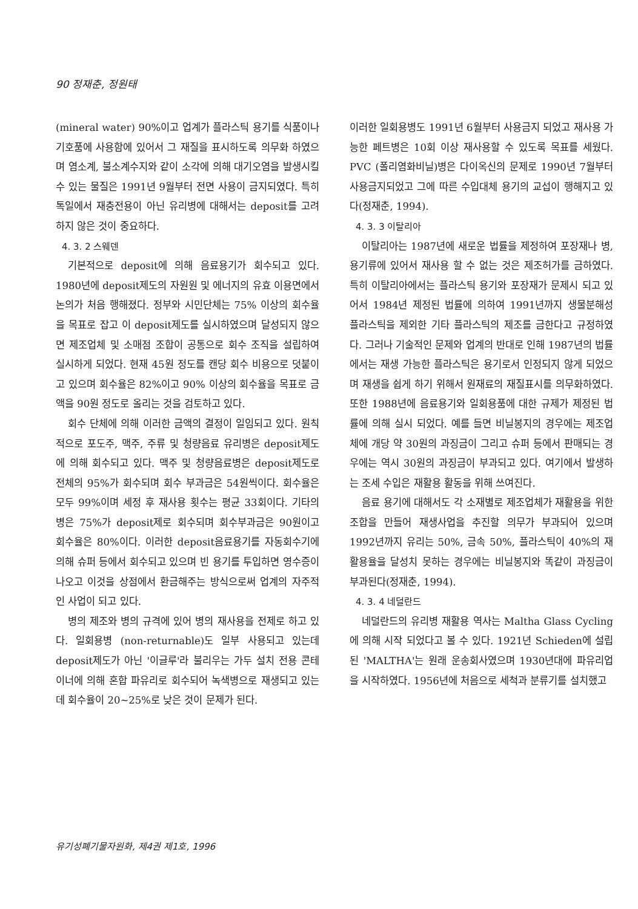90 정재춘, 정원태
(mineral water) 90%이고 업계가 플라스틱 용기를 식품이나 기호품에 사용함에 있어서 그 재질을 표시하도록 의무화 하였으며 염소계, 불소계수지와 같이 소각에 의해 대기오염을 발생시킬수 있는 물질은 1991년 9월부터 전면 사용이 금지되였다. 특히 톡일에서 재충전용이 아닌 유리병에 대해서는 deposit를 고려하지 않은 것이 중요하다.
4. 3. 2 스웨덴
기본적으로 deposit에 의해 음료용기가 회수되고 있다. 1980년에 deposit제도의 자원원 및 에너지의 유효 이용면에서 논의가 처음 행해졌다. 정부와 시민단체는 75% 이상의 회수율을 목표로 잡고 이 deposit제도를 실시하였으며 달성되지 않으면 제조업체 및 소매점 조합이 공통으로 회수 조직을 설립하여 실시하게 되었다. 현재 45원 정도를 캔당 회수 비용으로 덧붙이고 있으며 회수율은 82%이고 90% 이상의 회수율을 목표로 금액을 90원 정도로 올리는 것을 검토하고 있다.
회수 단체에 의해 이러한 금액의 결정이 일임되고 있다. 원칙적으로 포도주, 맥주, 주류 및 청량음료 유리병은 deposit제도에 의해 회수되고 있다. 맥주 및 청량음료병은 deposit제도로 전체의 95%가 회수되며 회수 부과금은 54원씩이다. 회수율은 모두 99%이며 세정 후 재사용 횟수는 평균 33회이다. 기타의 병은 75%가 deposit제로 회수되며 회수부과금은 90원이고 회수율은 80%이다. 이러한 deposit음료용기를 자동회수기에 의해 슈퍼 등에서 회수되고 있으며 빈 용기를 투입하면 영수증이 나오고 이것을 상점에서 환금해주는 방식으로써 업계의 자주적인 사업이 되고 있다.
병의 제조와 병의 규격에 있어 병의 재사용을 전제로 하고 있다. 일회용병 (non-returnable)도 일부 사용되고 있는데 deposit제도가 아닌 '이글루'라 불리우는 가두 설치 전용 콘테이너에 의해 혼합 파유리로 회수되어 녹색병으로 재생되고 있는데 회수율이 20~25%로 낮은 것이 문제가 된다.
이러한 일회용병도 1991년 6월부터 사용금지 되었고 재사용 가능한 페트병은 10회 이상 재사용할 수 있도록 목표를 세웠다. PVC (폴리염화비닐)병은 다이옥신의 문제로 1990년 7월부터 사용금지되었고 그에 따른 수입대체 용기의 교섭이 행해지고 있다(정재춘, 1994).
4. 3. 3 이탈리아
이탈리아는 1987년에 새로운 법률을 제정하여 포장재나 병, 용기류에 있어서 재사용 할 수 없는 것은 제조허가를 금하였다. 특히 이탈리아에서는 플라스틱 용기와 포장재가 문제시 되고 있어서 1984년 제정된 법률에 의하여 1991년까지 생물분해성 플라스틱을 제외한 기타 플라스틱의 제조를 금한다고 규정하였다. 그러나 기술적인 문제와 업계의 반대로 인해 1987년의 법률에서는 재생 가능한 플라스틱은 용기로서 인정되지 않게 되었으며 재생을 쉽게 하기 위해서 원재료의 재질표시를 의무화하였다. 또한 1988년에 음료용기와 일회용품에 대한 규제가 제정된 법률에 의해 실시 되었다. 예를 들면 비닐봉지의 경우에는 제조업체에 개당 약 30원의 과징금이 그리고 슈퍼 등에서 판매되는 경우에는 역시 30원의 과징금이 부과되고 있다. 여기에서 발생하는 조세 수입은 재활용 활동을 위해 쓰여진다.
음료 용기에 대해서도 각 소재별로 제조업체가 재활용을 위한 조합을 만들어 재생사업을 추진할 의무가 부과되어 있으며 1992년까지 유리는 50%, 금속 50%, 플라스틱이 40%의 재활용율을 달성치 못하는 경우에는 비닐봉지와 똑같이 과징금이 부과된다(정재춘, 1994).
4. 3. 4 네덜란드
네덜란드의 유리병 재활용 역사는 Maltha Glass Cycling에 의해 시작 되었다고 볼 수 있다. 1921년 Schieden에 설립된 'MALTHA'는 원래 운송회사였으며 1930년대에 파유리업을 시작하였다. 1956년에 처음으로 세척과 분류기를 설치했고
유기성폐기물자원화, 제4권 제1호, 1996